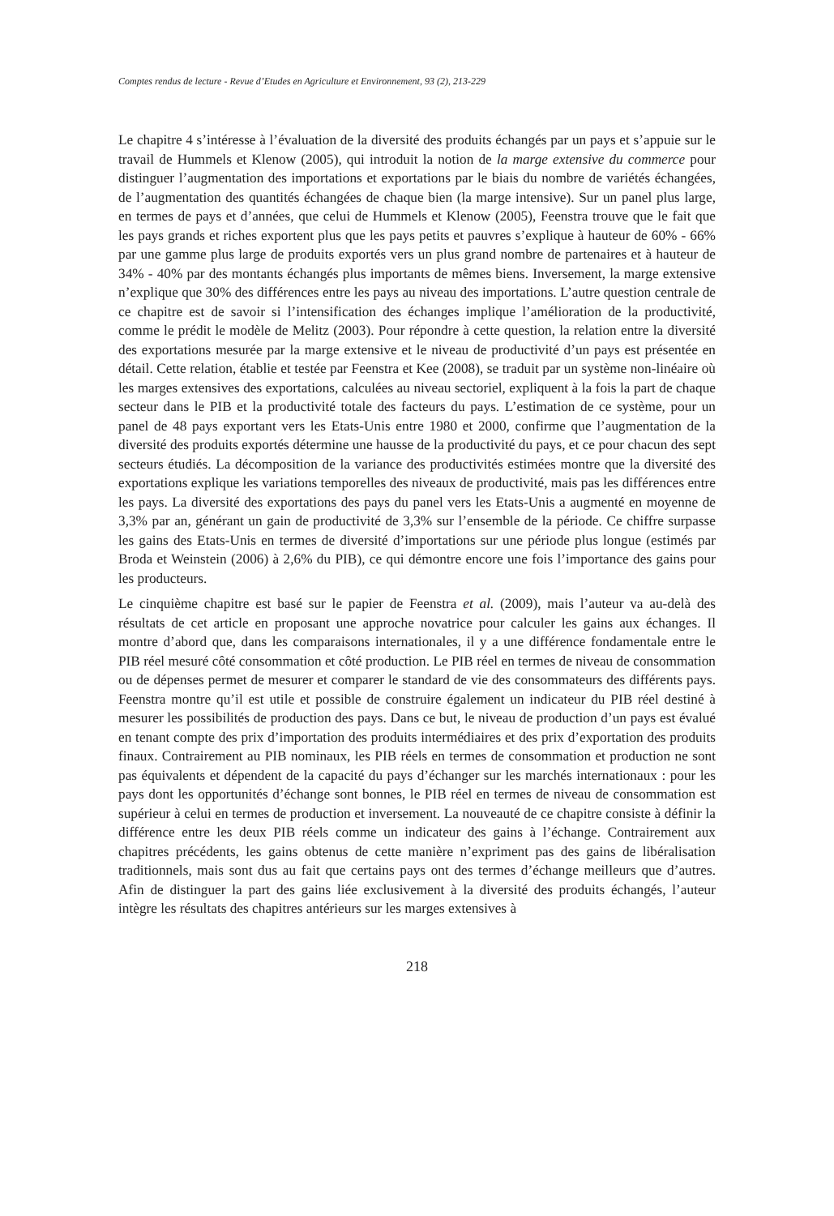Comptes rendus de lecture - Revue d’Etudes en Agriculture et Environnement, 93 (2), 213-229
Le chapitre 4 s’intéresse à l’évaluation de la diversité des produits échangés par un pays et s’appuie sur le travail de Hummels et Klenow (2005), qui introduit la notion de la marge extensive du commerce pour distinguer l’augmentation des importations et exportations par le biais du nombre de variétés échangées, de l’augmentation des quantités échangées de chaque bien (la marge intensive). Sur un panel plus large, en termes de pays et d’années, que celui de Hummels et Klenow (2005), Feenstra trouve que le fait que les pays grands et riches exportent plus que les pays petits et pauvres s’explique à hauteur de 60% - 66% par une gamme plus large de produits exportés vers un plus grand nombre de partenaires et à hauteur de 34% - 40% par des montants échangés plus importants de mêmes biens. Inversement, la marge extensive n’explique que 30% des différences entre les pays au niveau des importations. L’autre question centrale de ce chapitre est de savoir si l’intensification des échanges implique l’amélioration de la productivité, comme le prédit le modèle de Melitz (2003). Pour répondre à cette question, la relation entre la diversité des exportations mesurée par la marge extensive et le niveau de productivité d’un pays est présentée en détail. Cette relation, établie et testée par Feenstra et Kee (2008), se traduit par un système non-linéaire où les marges extensives des exportations, calculées au niveau sectoriel, expliquent à la fois la part de chaque secteur dans le PIB et la productivité totale des facteurs du pays. L’estimation de ce système, pour un panel de 48 pays exportant vers les Etats-Unis entre 1980 et 2000, confirme que l’augmentation de la diversité des produits exportés détermine une hausse de la productivité du pays, et ce pour chacun des sept secteurs étudiés. La décomposition de la variance des productivités estimées montre que la diversité des exportations explique les variations temporelles des niveaux de productivité, mais pas les différences entre les pays. La diversité des exportations des pays du panel vers les Etats-Unis a augmenté en moyenne de 3,3% par an, générant un gain de productivité de 3,3% sur l’ensemble de la période. Ce chiffre surpasse les gains des Etats-Unis en termes de diversité d’importations sur une période plus longue (estimés par Broda et Weinstein (2006) à 2,6% du PIB), ce qui démontre encore une fois l’importance des gains pour les producteurs.
Le cinquième chapitre est basé sur le papier de Feenstra et al. (2009), mais l’auteur va au-delà des résultats de cet article en proposant une approche novatrice pour calculer les gains aux échanges. Il montre d’abord que, dans les comparaisons internationales, il y a une différence fondamentale entre le PIB réel mesuré côté consommation et côté production. Le PIB réel en termes de niveau de consommation ou de dépenses permet de mesurer et comparer le standard de vie des consommateurs des différents pays. Feenstra montre qu’il est utile et possible de construire également un indicateur du PIB réel destiné à mesurer les possibilités de production des pays. Dans ce but, le niveau de production d’un pays est évalué en tenant compte des prix d’importation des produits intermédiaires et des prix d’exportation des produits finaux. Contrairement au PIB nominaux, les PIB réels en termes de consommation et production ne sont pas équivalents et dépendent de la capacité du pays d’échanger sur les marchés internationaux : pour les pays dont les opportunités d’échange sont bonnes, le PIB réel en termes de niveau de consommation est supérieur à celui en termes de production et inversement. La nouveauté de ce chapitre consiste à définir la différence entre les deux PIB réels comme un indicateur des gains à l’échange. Contrairement aux chapitres précédents, les gains obtenus de cette manière n’expriment pas des gains de libéralisation traditionnels, mais sont dus au fait que certains pays ont des termes d’échange meilleurs que d’autres. Afin de distinguer la part des gains liée exclusivement à la diversité des produits échangés, l’auteur intègre les résultats des chapitres antérieurs sur les marges extensives à
218